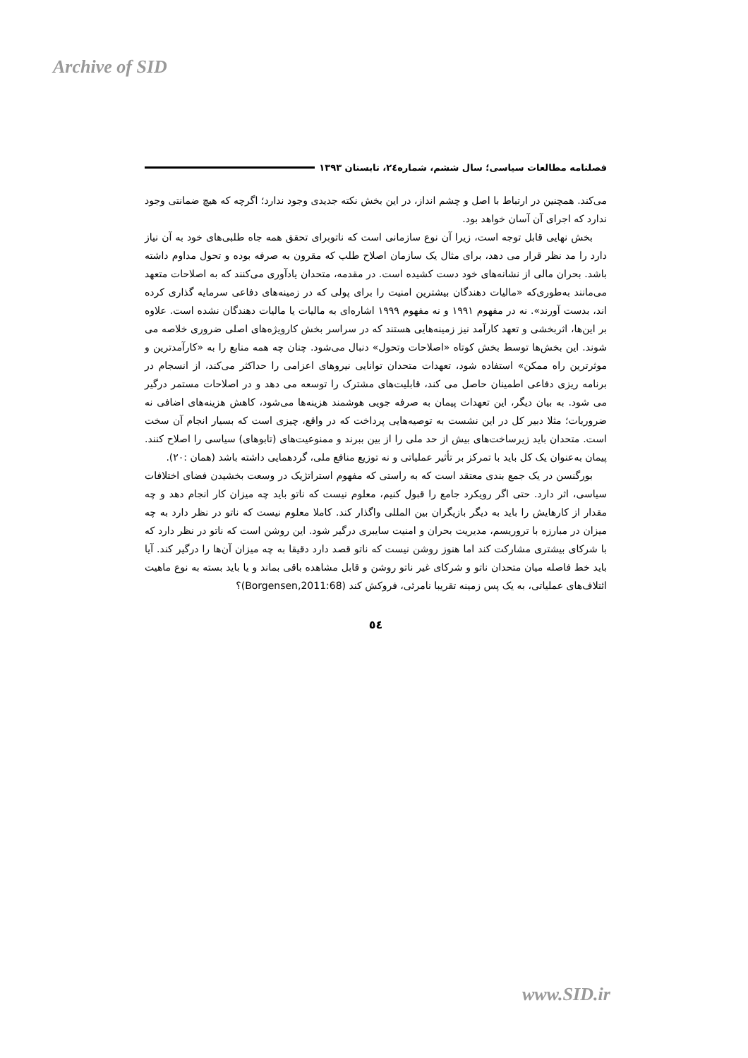Archive of SID
فصلنامه مطالعات سیاسی؛ سال ششم، شماره۲٤، تابستان ۱۳۹۳
می‌کند. همچنین در ارتباط با اصل و چشم انداز، در این بخش نکته جدیدی وجود ندارد؛ اگرچه که هیچ ضمانتی وجود ندارد که اجرای آن آسان خواهد بود.
بخش نهایی قابل توجه است، زیرا آن نوع سازمانی است که ناتوبرای تحقق همه جاه طلبی‌های خود به آن نیاز دارد را مد نظر قرار می دهد، برای مثال یک سازمان اصلاح طلب که مقرون به صرفه بوده و تحول مداوم داشته باشد. بحران مالی از نشانه‌های خود دست کشیده است. در مقدمه، متحدان یادآوری می‌کنند که به اصلاحات متعهد می‌مانند به‌طوری‌که «مالیات دهندگان بیشترین امنیت را برای پولی که در زمینه‌های دفاعی سرمایه گذاری کرده اند، بدست آورند». نه در مفهوم ۱۹۹۱ و نه مفهوم ۱۹۹۹ اشاره‌ای به مالیات یا مالیات دهندگان نشده است. علاوه بر این‌ها، اثربخشی و تعهد کارآمد نیز زمینه‌هایی هستند که در سراسر بخش کارویژه‌های اصلی ضروری خلاصه می شوند. این بخش‌ها توسط بخش کوتاه «اصلاحات وتحول» دنبال می‌شود. چنان چه همه منابع را به «کارآمدترین و موثرترین راه ممکن» استفاده شود، تعهدات متحدان توانایی نیروهای اعزامی را حداکثر می‌کند، از انسجام در برنامه ریزی دفاعی اطمینان حاصل می کند، قابلیت‌های مشترک را توسعه می دهد و در اصلاحات مستمر درگیر می شود. به بیان دیگر، این تعهدات پیمان به صرفه جویی هوشمند هزینه‌ها می‌شود، کاهش هزینه‌های اضافی نه ضروریات؛ مثلا دبیر کل در این نشست به توصیه‌هایی پرداخت که در واقع، چیزی است که بسیار انجام آن سخت است. متحدان باید زیرساخت‌های بیش از حد ملی را از بین ببرند و ممنوعیت‌های (تابوهای) سیاسی را اصلاح کنند. پیمان به‌عنوان یک کل باید با تمرکز بر تأثیر عملیاتی و نه توزیع منافع ملی، گردهمایی داشته باشد (همان :۲۰).
بورگنسن در یک جمع بندی معتقد است که به راستی که مفهوم استراتژیک در وسعت بخشیدن فضای اختلافات سیاسی، اثر دارد. حتی اگر رویکرد جامع را قبول کنیم، معلوم نیست که ناتو باید چه میزان کار انجام دهد و چه مقدار از کارهایش را باید به دیگر بازیگران بین المللی واگذار کند. کاملا معلوم نیست که ناتو در نظر دارد به چه میزان در مبارزه با تروریسم، مدیریت بحران و امنیت سایبری درگیر شود. این روشن است که ناتو در نظر دارد که با شرکای بیشتری مشارکت کند اما هنوز روشن نیست که ناتو قصد دارد دقیقا به چه میزان آن‌ها را درگیر کند. آیا باید خط فاصله میان متحدان ناتو و شرکای غیر ناتو روشن و قابل مشاهده باقی بماند و یا باید بسته به نوع ماهیت ائتلاف‌های عملیاتی، به یک پس زمینه تقریبا نامرئی، فروکش کند (Borgensen,2011:68)؟
٥٤
www.SID.ir